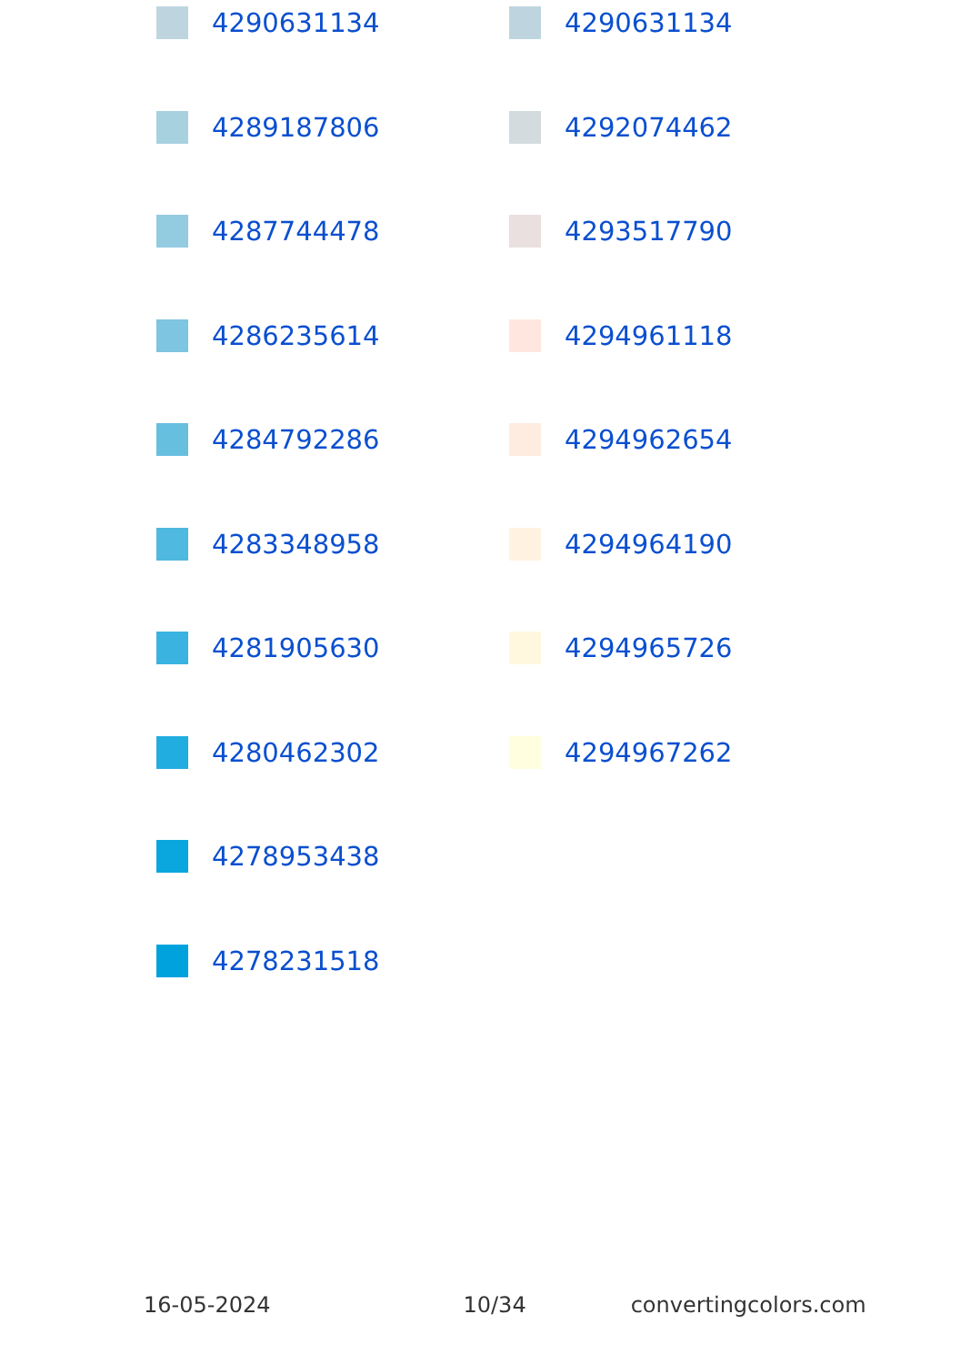4290631134
4289187806
4287744478
4286235614
4284792286
4283348958
4281905630
4280462302
4278953438
4278231518
4290631134
4292074462
4293517790
4294961118
4294962654
4294964190
4294965726
4294967262
16-05-2024 10/34 convertingcolors.com